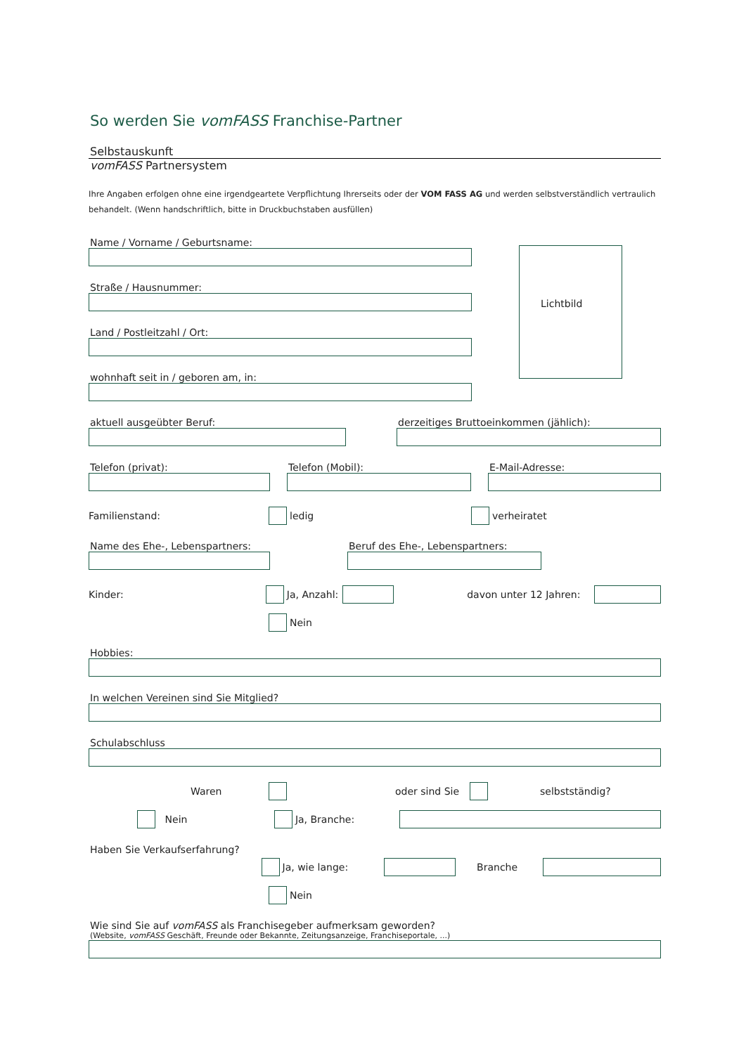So werden Sie vomFASS Franchise-Partner
Selbstauskunft
vomFASS Partnersystem
Ihre Angaben erfolgen ohne eine irgendgeartete Verpflichtung Ihrerseits oder der VOM FASS AG und werden selbstverständlich vertraulich behandelt. (Wenn handschriftlich, bitte in Druckbuchstaben ausfüllen)
Name / Vorname / Geburtsname:
Straße / Hausnummer:
Land / Postleitzahl / Ort:
wohnhaft seit in / geboren am, in:
Lichtbild
aktuell ausgeübter Beruf: derzeitiges Bruttoeinkommen (jählich):
Telefon (privat): Telefon (Mobil): E-Mail-Adresse:
Familienstand: ledig verheiratet
Name des Ehe-, Lebenspartners: Beruf des Ehe-, Lebenspartners:
Kinder: Ja, Anzahl: davon unter 12 Jahren:
Nein
Hobbies:
In welchen Vereinen sind Sie Mitglied?
Schulabschluss
Waren oder sind Sie selbstständig?
Nein Ja, Branche:
Haben Sie Verkaufserfahrung?
Ja, wie lange: Branche
Nein
Wie sind Sie auf vomFASS als Franchisegeber aufmerksam geworden?
(Website, vomFASS Geschäft, Freunde oder Bekannte, Zeitungsanzeige, Franchiseportale, ...)